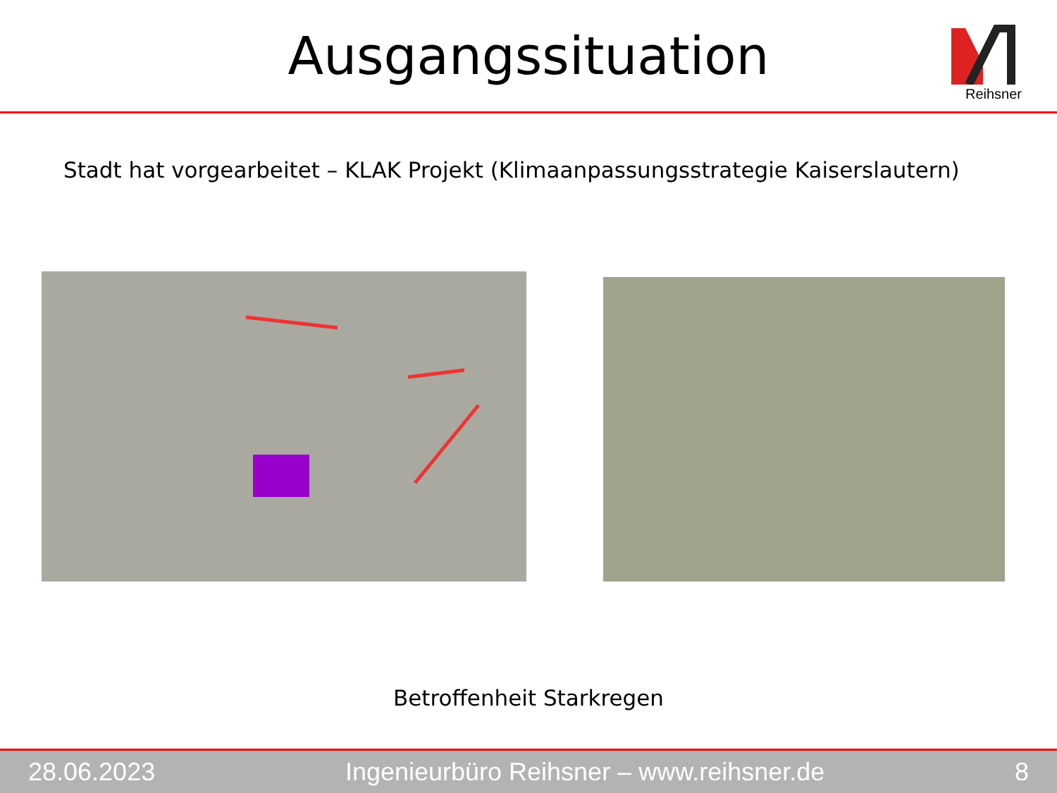Ausgangssituation
Reihsner
Stadt hat vorgearbeitet – KLAK Projekt (Klimaanpassungsstrategie Kaiserslautern)
Betroffenheit Starkregen
28.06.2023 Ingenieurbüro Reihsner – www.reihsner.de 8